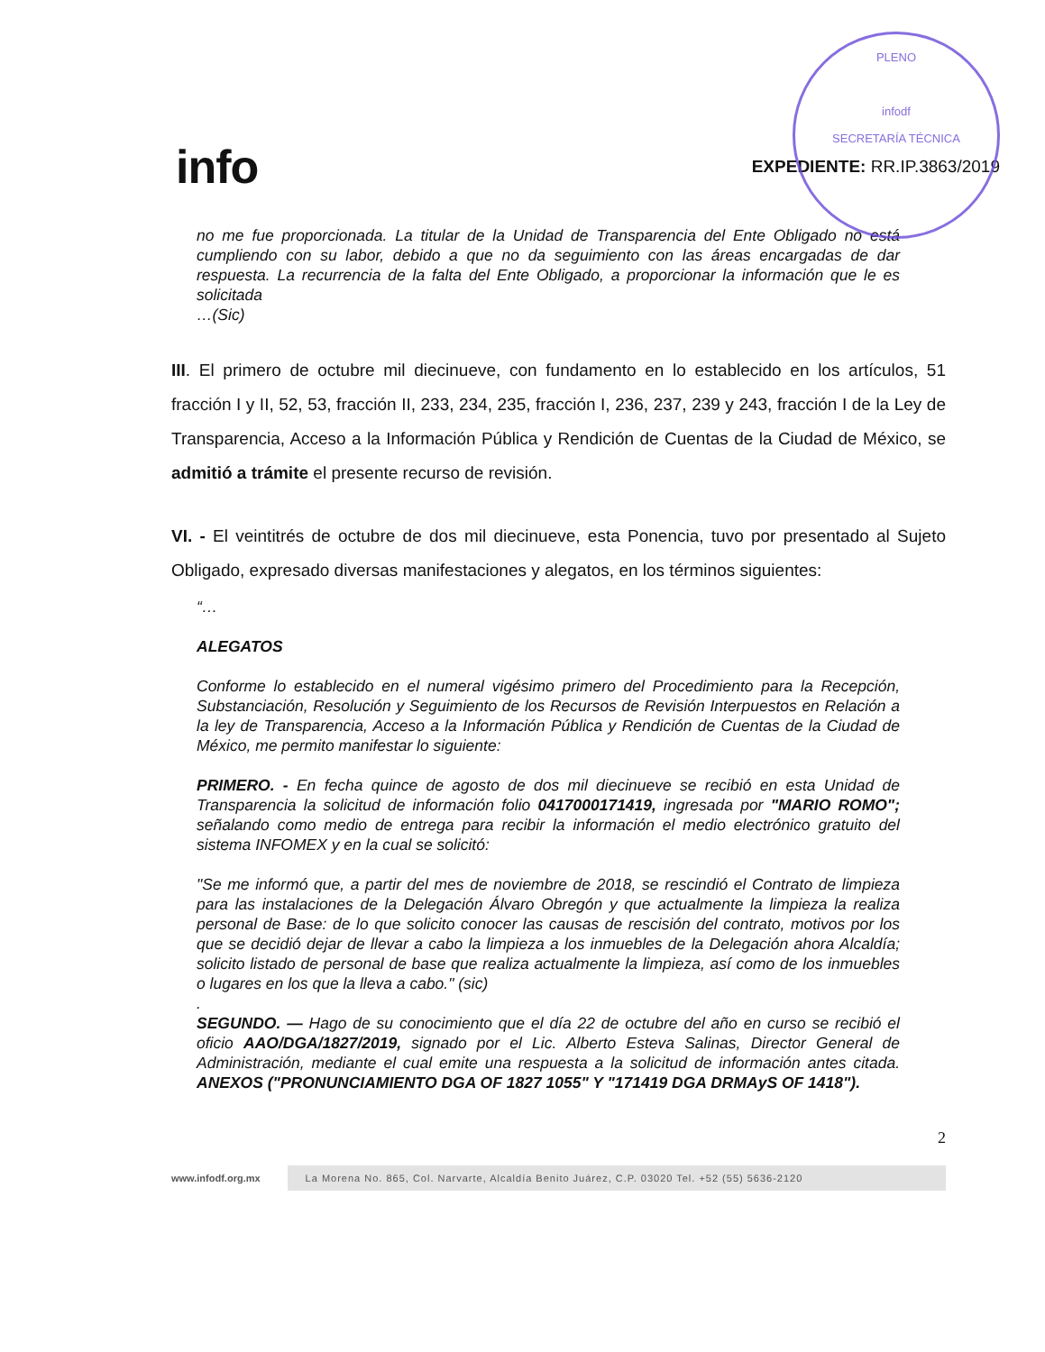PLENO
infodf
SECRETARÍA TÉCNICA
info
EXPEDIENTE: RR.IP.3863/2019
no me fue proporcionada. La titular de la Unidad de Transparencia del Ente Obligado no está cumpliendo con su labor, debido a que no da seguimiento con las áreas encargadas de dar respuesta. La recurrencia de la falta del Ente Obligado, a proporcionar la información que le es solicitada
…(Sic)
III. El primero de octubre mil diecinueve, con fundamento en lo establecido en los artículos, 51 fracción I y II, 52, 53, fracción II, 233, 234, 235, fracción I, 236, 237, 239 y 243, fracción I de la Ley de Transparencia, Acceso a la Información Pública y Rendición de Cuentas de la Ciudad de México, se admitió a trámite el presente recurso de revisión.
VI. - El veintitrés de octubre de dos mil diecinueve, esta Ponencia, tuvo por presentado al Sujeto Obligado, expresado diversas manifestaciones y alegatos, en los términos siguientes:
“…
ALEGATOS
Conforme lo establecido en el numeral vigésimo primero del Procedimiento para la Recepción, Substanciación, Resolución y Seguimiento de los Recursos de Revisión Interpuestos en Relación a la ley de Transparencia, Acceso a la Información Pública y Rendición de Cuentas de la Ciudad de México, me permito manifestar lo siguiente:
PRIMERO. - En fecha quince de agosto de dos mil diecinueve se recibió en esta Unidad de Transparencia la solicitud de información folio 0417000171419, ingresada por "MARIO ROMO"; señalando como medio de entrega para recibir la información el medio electrónico gratuito del sistema INFOMEX y en la cual se solicitó:
"Se me informó que, a partir del mes de noviembre de 2018, se rescindió el Contrato de limpieza para las instalaciones de la Delegación Álvaro Obregón y que actualmente la limpieza la realiza personal de Base: de lo que solicito conocer las causas de rescisión del contrato, motivos por los que se decidió dejar de llevar a cabo la limpieza a los inmuebles de la Delegación ahora Alcaldía; solicito listado de personal de base que realiza actualmente la limpieza, así como de los inmuebles o lugares en los que la lleva a cabo." (sic)
.
SEGUNDO. — Hago de su conocimiento que el día 22 de octubre del año en curso se recibió el oficio AAO/DGA/1827/2019, signado por el Lic. Alberto Esteva Salinas, Director General de Administración, mediante el cual emite una respuesta a la solicitud de información antes citada. ANEXOS ("PRONUNCIAMIENTO DGA OF 1827 1055" Y "171419 DGA DRMAyS OF 1418").
2
www.infodf.org.mx La Morena No. 865, Col. Narvarte, Alcaldía Benito Juárez, C.P. 03020 Tel. +52 (55) 5636-2120